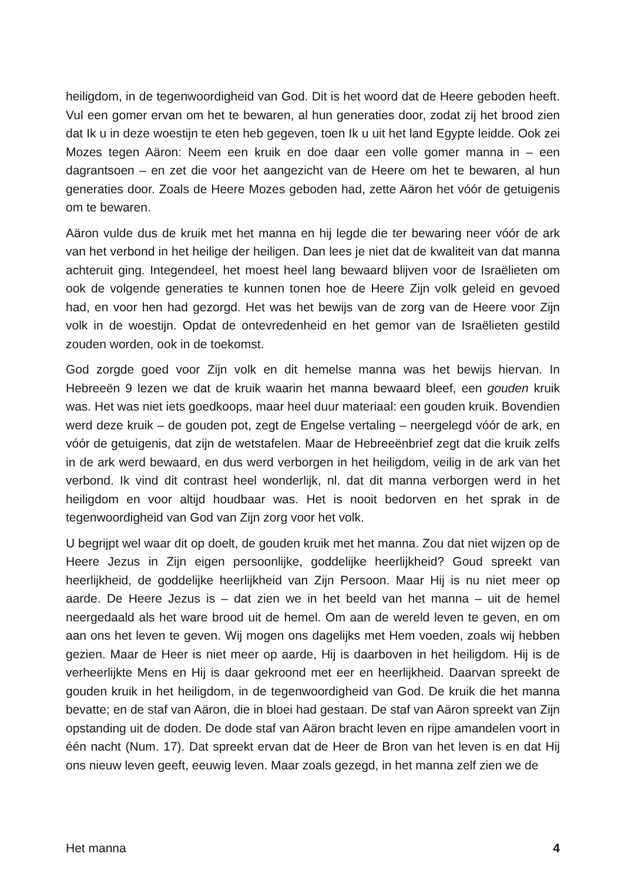heiligdom, in de tegenwoordigheid van God. Dit is het woord dat de Heere geboden heeft. Vul een gomer ervan om het te bewaren, al hun generaties door, zodat zij het brood zien dat Ik u in deze woestijn te eten heb gegeven, toen Ik u uit het land Egypte leidde. Ook zei Mozes tegen Aäron: Neem een kruik en doe daar een volle gomer manna in – een dagrantsoen – en zet die voor het aangezicht van de Heere om het te bewaren, al hun generaties door. Zoals de Heere Mozes geboden had, zette Aäron het vóór de getuigenis om te bewaren.
Aäron vulde dus de kruik met het manna en hij legde die ter bewaring neer vóór de ark van het verbond in het heilige der heiligen. Dan lees je niet dat de kwaliteit van dat manna achteruit ging. Integendeel, het moest heel lang bewaard blijven voor de Israëlieten om ook de volgende generaties te kunnen tonen hoe de Heere Zijn volk geleid en gevoed had, en voor hen had gezorgd. Het was het bewijs van de zorg van de Heere voor Zijn volk in de woestijn. Opdat de ontevredenheid en het gemor van de Israëlieten gestild zouden worden, ook in de toekomst.
God zorgde goed voor Zijn volk en dit hemelse manna was het bewijs hiervan. In Hebreeën 9 lezen we dat de kruik waarin het manna bewaard bleef, een gouden kruik was. Het was niet iets goedkoops, maar heel duur materiaal: een gouden kruik. Bovendien werd deze kruik – de gouden pot, zegt de Engelse vertaling – neergelegd vóór de ark, en vóór de getuigenis, dat zijn de wetstafelen. Maar de Hebreeënbrief zegt dat die kruik zelfs in de ark werd bewaard, en dus werd verborgen in het heiligdom, veilig in de ark van het verbond. Ik vind dit contrast heel wonderlijk, nl. dat dit manna verborgen werd in het heiligdom en voor altijd houdbaar was. Het is nooit bedorven en het sprak in de tegenwoordigheid van God van Zijn zorg voor het volk.
U begrijpt wel waar dit op doelt, de gouden kruik met het manna. Zou dat niet wijzen op de Heere Jezus in Zijn eigen persoonlijke, goddelijke heerlijkheid? Goud spreekt van heerlijkheid, de goddelijke heerlijkheid van Zijn Persoon. Maar Hij is nu niet meer op aarde. De Heere Jezus is – dat zien we in het beeld van het manna – uit de hemel neergedaald als het ware brood uit de hemel. Om aan de wereld leven te geven, en om aan ons het leven te geven. Wij mogen ons dagelijks met Hem voeden, zoals wij hebben gezien. Maar de Heer is niet meer op aarde, Hij is daarboven in het heiligdom. Hij is de verheerlijkte Mens en Hij is daar gekroond met eer en heerlijkheid. Daarvan spreekt de gouden kruik in het heiligdom, in de tegenwoordigheid van God. De kruik die het manna bevatte; en de staf van Aäron, die in bloei had gestaan. De staf van Aäron spreekt van Zijn opstanding uit de doden. De dode staf van Aäron bracht leven en rijpe amandelen voort in één nacht (Num. 17). Dat spreekt ervan dat de Heer de Bron van het leven is en dat Hij ons nieuw leven geeft, eeuwig leven. Maar zoals gezegd, in het manna zelf zien we de
Het manna 4